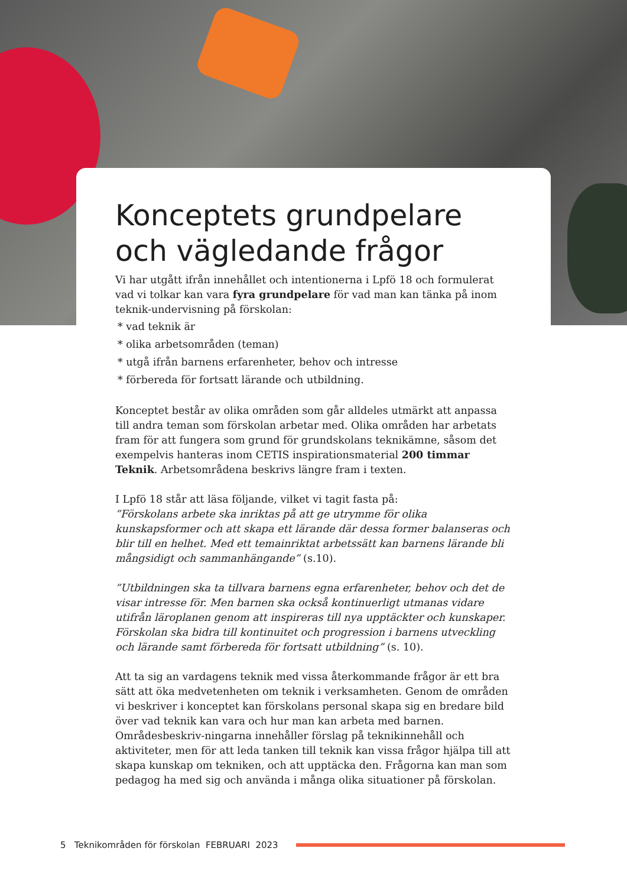Konceptets grundpelare och vägledande frågor
Vi har utgått ifrån innehållet och intentionerna i Lpfö 18 och formulerat vad vi tolkar kan vara fyra grundpelare för vad man kan tänka på inom teknik-undervisning på förskolan:
* vad teknik är
* olika arbetsområden (teman)
* utgå ifrån barnens erfarenheter, behov och intresse
* förbereda för fortsatt lärande och utbildning.
Konceptet består av olika områden som går alldeles utmärkt att anpassa till andra teman som förskolan arbetar med. Olika områden har arbetats fram för att fungera som grund för grundskolans teknikämne, såsom det exempelvis hanteras inom CETIS inspirationsmaterial 200 timmar Teknik. Arbetsområdena beskrivs längre fram i texten.
I Lpfö 18 står att läsa följande, vilket vi tagit fasta på:
”Förskolans arbete ska inriktas på att ge utrymme för olika kunskapsformer och att skapa ett lärande där dessa former balanseras och blir till en helhet. Med ett temainriktat arbetssätt kan barnens lärande bli mångsidigt och sammanhängande” (s.10).
”Utbildningen ska ta tillvara barnens egna erfarenheter, behov och det de visar intresse för. Men barnen ska också kontinuerligt utmanas vidare utifrån läroplanen genom att inspireras till nya upptäckter och kunskaper. Förskolan ska bidra till kontinuitet och progression i barnens utveckling och lärande samt förbereda för fortsatt utbildning” (s. 10).
Att ta sig an vardagens teknik med vissa återkommande frågor är ett bra sätt att öka medvetenheten om teknik i verksamheten. Genom de områden vi beskriver i konceptet kan förskolans personal skapa sig en bredare bild över vad teknik kan vara och hur man kan arbeta med barnen. Områdesbeskriv-ningarna innehåller förslag på teknikinnehåll och aktiviteter, men för att leda tanken till teknik kan vissa frågor hjälpa till att skapa kunskap om tekniken, och att upptäcka den. Frågorna kan man som pedagog ha med sig och använda i många olika situationer på förskolan.
5 Teknikområden för förskolan FEBRUARI 2023